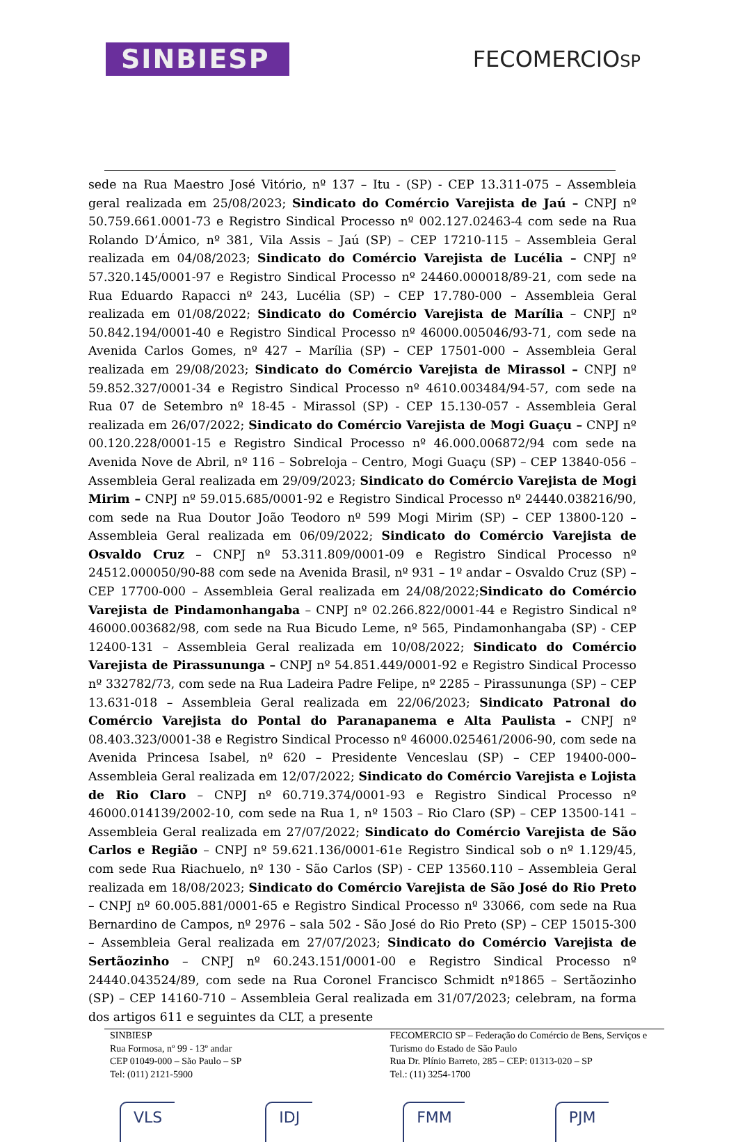SINBIESP
FECOMERCIOSP
sede na Rua Maestro José Vitório, nº 137 – Itu - (SP) - CEP 13.311-075 – Assembleia geral realizada em 25/08/2023; Sindicato do Comércio Varejista de Jaú – CNPJ nº 50.759.661.0001-73 e Registro Sindical Processo nº 002.127.02463-4 com sede na Rua Rolando D’Ámico, nº 381, Vila Assis – Jaú (SP) – CEP 17210-115 – Assembleia Geral realizada em 04/08/2023; Sindicato do Comércio Varejista de Lucélia – CNPJ nº 57.320.145/0001-97 e Registro Sindical Processo nº 24460.000018/89-21, com sede na Rua Eduardo Rapacci nº 243, Lucélia (SP) – CEP 17.780-000 – Assembleia Geral realizada em 01/08/2022; Sindicato do Comércio Varejista de Marília – CNPJ nº 50.842.194/0001-40 e Registro Sindical Processo nº 46000.005046/93-71, com sede na Avenida Carlos Gomes, nº 427 – Marília (SP) – CEP 17501-000 – Assembleia Geral realizada em 29/08/2023; Sindicato do Comércio Varejista de Mirassol – CNPJ nº 59.852.327/0001-34 e Registro Sindical Processo nº 4610.003484/94-57, com sede na Rua 07 de Setembro nº 18-45 - Mirassol (SP) - CEP 15.130-057 - Assembleia Geral realizada em 26/07/2022; Sindicato do Comércio Varejista de Mogi Guaçu – CNPJ nº 00.120.228/0001-15 e Registro Sindical Processo nº 46.000.006872/94 com sede na Avenida Nove de Abril, nº 116 – Sobreloja – Centro, Mogi Guaçu (SP) – CEP 13840-056 – Assembleia Geral realizada em 29/09/2023; Sindicato do Comércio Varejista de Mogi Mirim – CNPJ nº 59.015.685/0001-92 e Registro Sindical Processo nº 24440.038216/90, com sede na Rua Doutor João Teodoro nº 599 Mogi Mirim (SP) – CEP 13800-120 – Assembleia Geral realizada em 06/09/2022; Sindicato do Comércio Varejista de Osvaldo Cruz – CNPJ nº 53.311.809/0001-09 e Registro Sindical Processo nº 24512.000050/90-88 com sede na Avenida Brasil, nº 931 – 1º andar – Osvaldo Cruz (SP) – CEP 17700-000 – Assembleia Geral realizada em 24/08/2022;Sindicato do Comércio Varejista de Pindamonhangaba – CNPJ nº 02.266.822/0001-44 e Registro Sindical nº 46000.003682/98, com sede na Rua Bicudo Leme, nº 565, Pindamonhangaba (SP) - CEP 12400-131 – Assembleia Geral realizada em 10/08/2022; Sindicato do Comércio Varejista de Pirassununga – CNPJ nº 54.851.449/0001-92 e Registro Sindical Processo nº 332782/73, com sede na Rua Ladeira Padre Felipe, nº 2285 – Pirassununga (SP) – CEP 13.631-018 – Assembleia Geral realizada em 22/06/2023; Sindicato Patronal do Comércio Varejista do Pontal do Paranapanema e Alta Paulista – CNPJ nº 08.403.323/0001-38 e Registro Sindical Processo nº 46000.025461/2006-90, com sede na Avenida Princesa Isabel, nº 620 – Presidente Venceslau (SP) – CEP 19400-000– Assembleia Geral realizada em 12/07/2022; Sindicato do Comércio Varejista e Lojista de Rio Claro – CNPJ nº 60.719.374/0001-93 e Registro Sindical Processo nº 46000.014139/2002-10, com sede na Rua 1, nº 1503 – Rio Claro (SP) – CEP 13500-141 – Assembleia Geral realizada em 27/07/2022; Sindicato do Comércio Varejista de São Carlos e Região – CNPJ nº 59.621.136/0001-61e Registro Sindical sob o nº 1.129/45, com sede Rua Riachuelo, nº 130 - São Carlos (SP) - CEP 13560.110 – Assembleia Geral realizada em 18/08/2023; Sindicato do Comércio Varejista de São José do Rio Preto – CNPJ nº 60.005.881/0001-65 e Registro Sindical Processo nº 33066, com sede na Rua Bernardino de Campos, nº 2976 – sala 502 - São José do Rio Preto (SP) – CEP 15015-300 – Assembleia Geral realizada em 27/07/2023; Sindicato do Comércio Varejista de Sertãozinho – CNPJ nº 60.243.151/0001-00 e Registro Sindical Processo nº 24440.043524/89, com sede na Rua Coronel Francisco Schmidt nº1865 – Sertãozinho (SP) – CEP 14160-710 – Assembleia Geral realizada em 31/07/2023; celebram, na forma dos artigos 611 e seguintes da CLT, a presente
SINBIESP
Rua Formosa, nº 99 - 13º andar
CEP 01049-000 – São Paulo – SP
Tel: (011) 2121-5900
FECOMERCIO SP – Federação do Comércio de Bens, Serviços e Turismo do Estado de São Paulo
Rua Dr. Plínio Barreto, 285 – CEP: 01313-020 – SP
Tel.: (11) 3254-1700
VLS IDJ FMM PJM